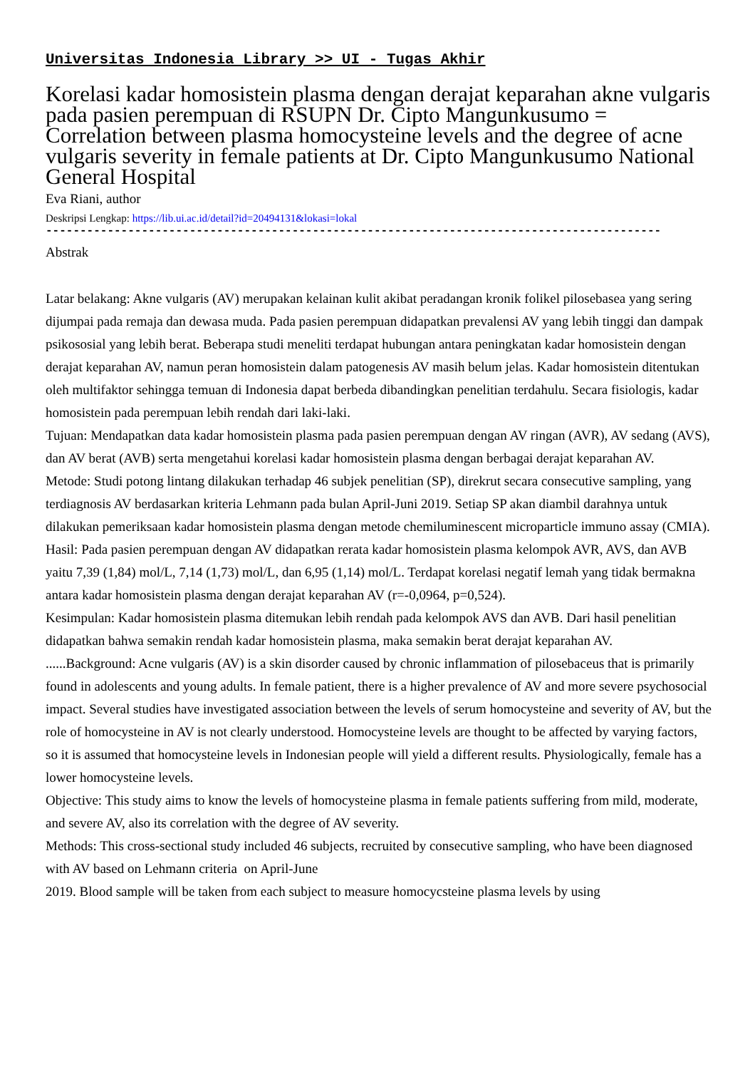Universitas Indonesia Library >> UI - Tugas Akhir
Korelasi kadar homosistein plasma dengan derajat keparahan akne vulgaris pada pasien perempuan di RSUPN Dr. Cipto Mangunkusumo = Correlation between plasma homocysteine levels and the degree of acne vulgaris severity in female patients at Dr. Cipto Mangunkusumo National General Hospital
Eva Riani, author
Deskripsi Lengkap: https://lib.ui.ac.id/detail?id=20494131&lokasi=lokal
------------------------------------------------------------------------------------------
Abstrak
Latar belakang: Akne vulgaris (AV) merupakan kelainan kulit akibat peradangan kronik folikel pilosebasea yang sering dijumpai pada remaja dan dewasa muda. Pada pasien perempuan didapatkan prevalensi AV yang lebih tinggi dan dampak psikososial yang lebih berat. Beberapa studi meneliti terdapat hubungan antara peningkatan kadar homosistein dengan derajat keparahan AV, namun peran homosistein dalam patogenesis AV masih belum jelas. Kadar homosistein ditentukan oleh multifaktor sehingga temuan di Indonesia dapat berbeda dibandingkan penelitian terdahulu. Secara fisiologis, kadar homosistein pada perempuan lebih rendah dari laki-laki.
Tujuan: Mendapatkan data kadar homosistein plasma pada pasien perempuan dengan AV ringan (AVR), AV sedang (AVS), dan AV berat (AVB) serta mengetahui korelasi kadar homosistein plasma dengan berbagai derajat keparahan AV.
Metode: Studi potong lintang dilakukan terhadap 46 subjek penelitian (SP), direkrut secara consecutive sampling, yang terdiagnosis AV berdasarkan kriteria Lehmann pada bulan April-Juni 2019. Setiap SP akan diambil darahnya untuk dilakukan pemeriksaan kadar homosistein plasma dengan metode chemiluminescent microparticle immuno assay (CMIA).
Hasil: Pada pasien perempuan dengan AV didapatkan rerata kadar homosistein plasma kelompok AVR, AVS, dan AVB yaitu 7,39 (1,84) mol/L, 7,14 (1,73) mol/L, dan 6,95 (1,14) mol/L. Terdapat korelasi negatif lemah yang tidak bermakna antara kadar homosistein plasma dengan derajat keparahan AV (r=-0,0964, p=0,524).
Kesimpulan: Kadar homosistein plasma ditemukan lebih rendah pada kelompok AVS dan AVB. Dari hasil penelitian didapatkan bahwa semakin rendah kadar homosistein plasma, maka semakin berat derajat keparahan AV.
......Background: Acne vulgaris (AV) is a skin disorder caused by chronic inflammation of pilosebaceus that is primarily found in adolescents and young adults. In female patient, there is a higher prevalence of AV and more severe psychosocial impact. Several studies have investigated association between the levels of serum homocysteine and severity of AV, but the role of homocysteine in AV is not clearly understood. Homocysteine levels are thought to be affected by varying factors, so it is assumed that homocysteine levels in Indonesian people will yield a different results. Physiologically, female has a lower homocysteine levels.
Objective: This study aims to know the levels of homocysteine plasma in female patients suffering from mild, moderate, and severe AV, also its correlation with the degree of AV severity.
Methods: This cross-sectional study included 46 subjects, recruited by consecutive sampling, who have been diagnosed with AV based on Lehmann criteria on April-June
2019. Blood sample will be taken from each subject to measure homocycsteine plasma levels by using